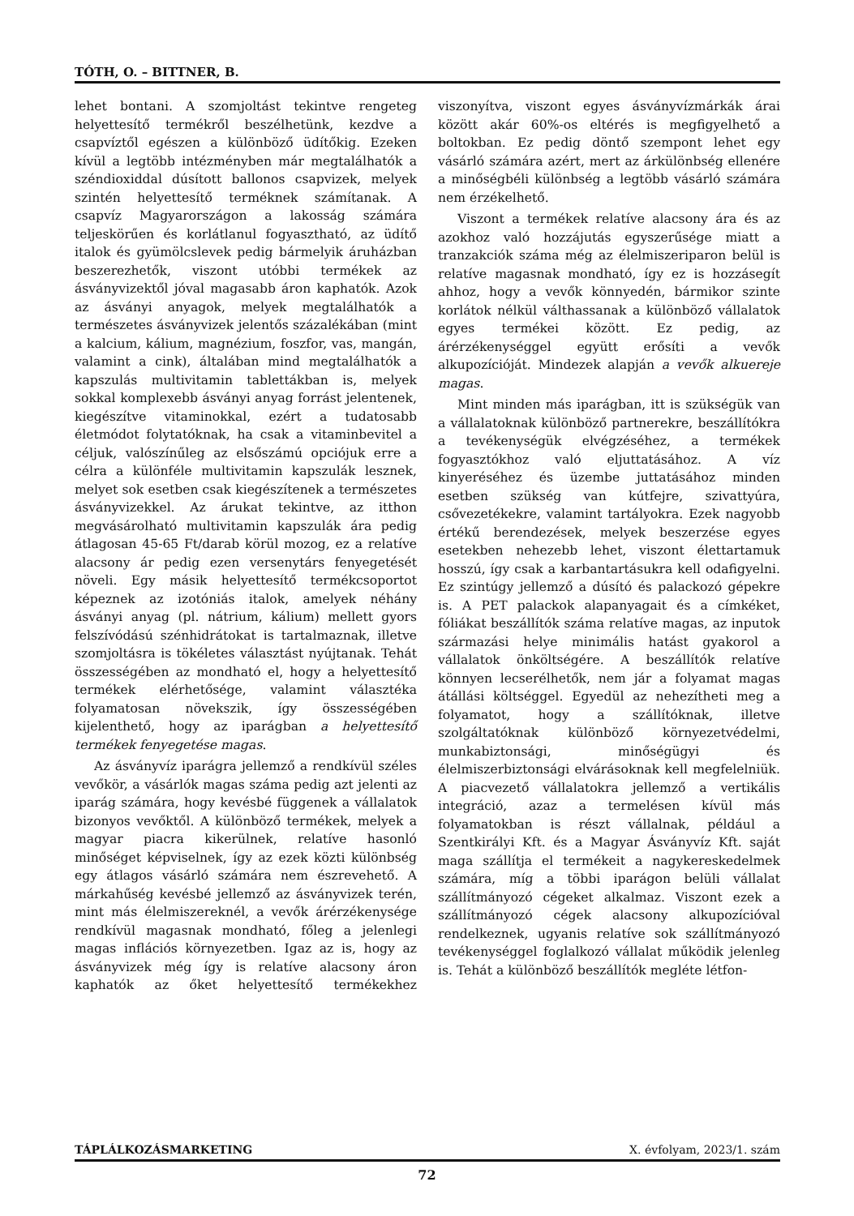TÓTH, O. – BITTNER, B.
lehet bontani. A szomjoltást tekintve rengeteg helyettesítő termékről beszélhetünk, kezdve a csapvíztől egészen a különböző üdítőkig. Ezeken kívül a legtöbb intézményben már megtalálhatók a széndioxiddal dúsított ballonos csapvizek, melyek szintén helyettesítő terméknek számítanak. A csapvíz Magyarországon a lakosság számára teljeskörűen és korlátlanul fogyasztható, az üdítő italok és gyümölcslevek pedig bármelyik áruházban beszerezhetők, viszont utóbbi termékek az ásványvizektől jóval magasabb áron kaphatók. Azok az ásványi anyagok, melyek megtalálhatók a természetes ásványvizek jelentős százalékában (mint a kalcium, kálium, magnézium, foszfor, vas, mangán, valamint a cink), általában mind megtalálhatók a kapszulás multivitamin tablettákban is, melyek sokkal komplexebb ásványi anyag forrást jelentenek, kiegészítve vitaminokkal, ezért a tudatosabb életmódot folytatóknak, ha csak a vitaminbevitel a céljuk, valószínűleg az elsőszámú opciójuk erre a célra a különféle multivitamin kapszulák lesznek, melyet sok esetben csak kiegészítenek a természetes ásványvizekkel. Az árukat tekintve, az itthon megvásárolható multivitamin kapszulák ára pedig átlagosan 45-65 Ft/darab körül mozog, ez a relatíve alacsony ár pedig ezen versenytárs fenyegetését növeli. Egy másik helyettesítő termékcsoportot képeznek az izotóniás italok, amelyek néhány ásványi anyag (pl. nátrium, kálium) mellett gyors felszívódású szénhidrátokat is tartalmaznak, illetve szomjoltásra is tökéletes választást nyújtanak. Tehát összességében az mondható el, hogy a helyettesítő termékek elérhetősége, valamint választéka folyamatosan növekszik, így összességében kijelenthető, hogy az iparágban a helyettesítő termékek fenyegetése magas.
Az ásványvíz iparágra jellemző a rendkívül széles vevőkör, a vásárlók magas száma pedig azt jelenti az iparág számára, hogy kevésbé függenek a vállalatok bizonyos vevőktől. A különböző termékek, melyek a magyar piacra kikerülnek, relatíve hasonló minőséget képviselnek, így az ezek közti különbség egy átlagos vásárló számára nem észrevehető. A márkahűség kevésbé jellemző az ásványvizek terén, mint más élelmiszereknél, a vevők árérzékenysége rendkívül magasnak mondható, főleg a jelenlegi magas inflációs környezetben. Igaz az is, hogy az ásványvizek még így is relatíve alacsony áron kaphatók az őket helyettesítő termékekhez viszonyítva, viszont egyes ásványvízmárkák árai között akár 60%-os eltérés is megfigyelhető a boltokban. Ez pedig döntő szempont lehet egy vásárló számára azért, mert az árkülönbség ellenére a minőségbéli különbség a legtöbb vásárló számára nem érzékelhető.
Viszont a termékek relatíve alacsony ára és az azokhoz való hozzájutás egyszerűsége miatt a tranzakciók száma még az élelmiszeriparon belül is relatíve magasnak mondható, így ez is hozzásegít ahhoz, hogy a vevők könnyedén, bármikor szinte korlátok nélkül válthassanak a különböző vállalatok egyes termékei között. Ez pedig, az árérzékenységgel együtt erősíti a vevők alkupozícióját. Mindezek alapján a vevők alkuereje magas.
Mint minden más iparágban, itt is szükségük van a vállalatoknak különböző partnerekre, beszállítókra a tevékenységük elvégzéséhez, a termékek fogyasztókhoz való eljuttatásához. A víz kinyeréséhez és üzembe juttatásához minden esetben szükség van kútfejre, szivattyúra, csővezetékekre, valamint tartályokra. Ezek nagyobb értékű berendezések, melyek beszerzése egyes esetekben nehezebb lehet, viszont élettartamuk hosszú, így csak a karbantartásukra kell odafigyelni. Ez szintúgy jellemző a dúsító és palackozó gépekre is. A PET palackok alapanyagait és a címkéket, fóliákat beszállítók száma relatíve magas, az inputok származási helye minimális hatást gyakorol a vállalatok önköltségére. A beszállítók relatíve könnyen lecserélhetők, nem jár a folyamat magas átállási költséggel. Egyedül az nehezítheti meg a folyamatot, hogy a szállítóknak, illetve szolgáltatóknak különböző környezetvédelmi, munkabiztonsági, minőségügyi és élelmiszerbiztonsági elvárásoknak kell megfelelniük. A piacvezető vállalatokra jellemző a vertikális integráció, azaz a termelésen kívül más folyamatokban is részt vállalnak, például a Szentkirályi Kft. és a Magyar Ásványvíz Kft. saját maga szállítja el termékeit a nagykereskedelmek számára, míg a többi iparágon belüli vállalat szállítmányozó cégeket alkalmaz. Viszont ezek a szállítmányozó cégek alacsony alkupozícióval rendelkeznek, ugyanis relatíve sok szállítmányozó tevékenységgel foglalkozó vállalat működik jelenleg is. Tehát a különböző beszállítók megléte létfon-
TÁPLÁLKOZÁSMARKETING X. évfolyam, 2023/1. szám
72